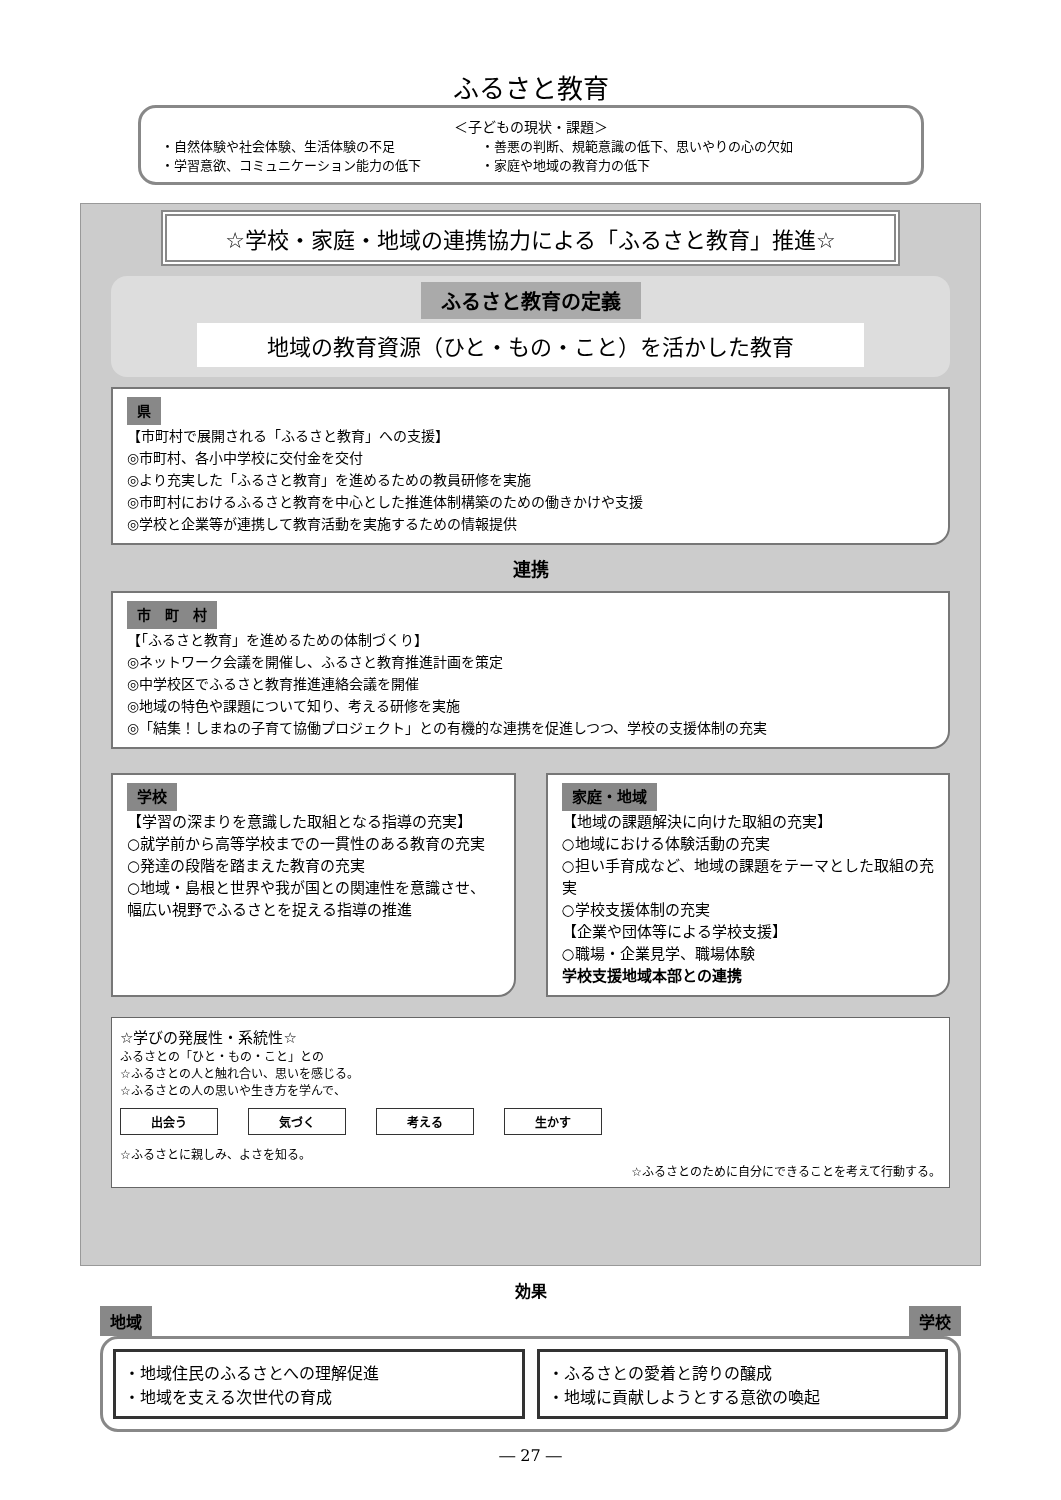ふるさと教育
＜子どもの現状・課題＞
・自然体験や社会体験、生活体験の不足
・学習意欲、コミュニケーション能力の低下
・善悪の判断、規範意識の低下、思いやりの心の欠如
・家庭や地域の教育力の低下
☆学校・家庭・地域の連携協力による「ふるさと教育」推進☆
ふるさと教育の定義
地域の教育資源（ひと・もの・こと）を活かした教育
県
【市町村で展開される「ふるさと教育」への支援】
◎市町村、各小中学校に交付金を交付
◎より充実した「ふるさと教育」を進めるための教員研修を実施
◎市町村におけるふるさと教育を中心とした推進体制構築のための働きかけや支援
◎学校と企業等が連携して教育活動を実施するための情報提供
連携
市　町　村
【「ふるさと教育」を進めるための体制づくり】
◎ネットワーク会議を開催し、ふるさと教育推進計画を策定
◎中学校区でふるさと教育推進連絡会議を開催
◎地域の特色や課題について知り、考える研修を実施
◎「結集！しまねの子育て協働プロジェクト」との有機的な連携を促進しつつ、学校の支援体制の充実
学校
【学習の深まりを意識した取組となる指導の充実】
○就学前から高等学校までの一貫性のある教育の充実
○発達の段階を踏まえた教育の充実
○地域・島根と世界や我が国との関連性を意識させ、幅広い視野でふるさとを捉える指導の推進
家庭・地域
【地域の課題解決に向けた取組の充実】
○地域における体験活動の充実
○担い手育成など、地域の課題をテーマとした取組の充実
○学校支援体制の充実
【企業や団体等による学校支援】
○職場・企業見学、職場体験
学校支援地域本部との連携
☆学びの発展性・系統性☆
ふるさとの「ひと・もの・こと」との
☆ふるさとの人と触れ合い、思いを感じる。
☆ふるさとの人の思いや生き方を学んで、
出会う 気づく 考える 生かす
☆ふるさとに親しみ、よさを知る。
☆ふるさとのために自分にできることを考えて行動する。
効果
地域 学校
・地域住民のふるさとへの理解促進
・地域を支える次世代の育成
・ふるさとの愛着と誇りの醸成
・地域に貢献しようとする意欲の喚起
― 27 ―